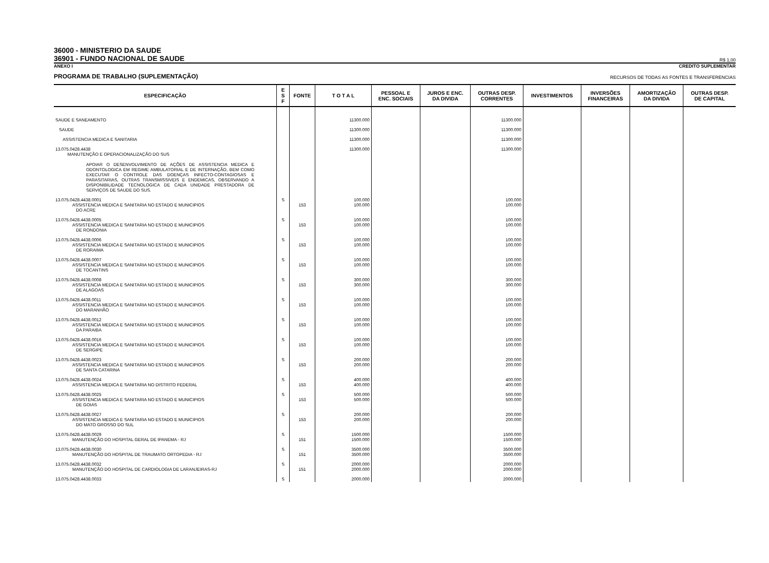36000 - MINISTERIO DA SAUDE
36901 - FUNDO NACIONAL DE SAUDE
R$ 1,00
ANEXO I CREDITO SUPLEMENTAR
PROGRAMA DE TRABALHO (SUPLEMENTAÇÃO) RECURSOS DE TODAS AS FONTES E TRANSFERENCIAS
| ESPECIFICAÇÃO | E S F | FONTE | T O T A L | PESSOAL E ENC. SOCIAIS | JUROS E ENC. DA DIVIDA | OUTRAS DESP. CORRENTES | INVESTIMENTOS | INVERSÕES FINANCEIRAS | AMORTIZAÇÃO DA DIVIDA | OUTRAS DESP. DE CAPITAL |
| --- | --- | --- | --- | --- | --- | --- | --- | --- | --- | --- |
| SAUDE E SANEAMENTO | | | 11300.000 | | | 11300.000 | | | | |
| SAUDE | | | 11300.000 | | | 11300.000 | | | | |
| ASSISTENCIA MEDICA E SANITARIA | | | 11300.000 | | | 11300.000 | | | | |
| 13.075.0428.4438 MANUTENÇÃO E OPERACIONALIZAÇÃO DO SUS APOIAR O DESENVOLVIMENTO DE AÇÕES DE ASSISTENCIA MEDICA E ODONTOLOGICA EM REGIME AMBULATORIAL E DE INTERNAÇÃO, BEM COMO EXECUTAR O CONTROLE DAS DOENÇAS INFECTO-CONTAGIOSAS E PARASITARIAS, OUTRAS TRANSMISSIVEIS E ENDEMICAS, OBSERVANDO A DISPONIBILIDADE TECNOLOGICA DE CADA UNIDADE PRESTADORA DE SERVIÇOS DE SAUDE DO SUS. | | | 11300.000 | | | 11300.000 | | | | |
| 13.075.0428.4438.0001 ASSISTENCIA MEDICA E SANITARIA NO ESTADO E MUNICIPIOS DO ACRE | S | 153 | 100.000 100.000 | | | 100.000 100.000 | | | | |
| 13.075.0428.4438.0005 ASSISTENCIA MEDICA E SANITARIA NO ESTADO E MUNICIPIOS DE RONDONIA | S | 153 | 100.000 100.000 | | | 100.000 100.000 | | | | |
| 13.075.0428.4438.0006 ASSISTENCIA MEDICA E SANITARIA NO ESTADO E MUNICIPIOS DE RORAIMA | S | 153 | 100.000 100.000 | | | 100.000 100.000 | | | | |
| 13.075.0428.4438.0007 ASSISTENCIA MEDICA E SANITARIA NO ESTADO E MUNICIPIOS DE TOCANTINS | S | 153 | 100.000 100.000 | | | 100.000 100.000 | | | | |
| 13.075.0428.4438.0008 ASSISTENCIA MEDICA E SANITARIA NO ESTADO E MUNICIPIOS DE ALAGOAS | S | 153 | 300.000 300.000 | | | 300.000 300.000 | | | | |
| 13.075.0428.4438.0011 ASSISTENCIA MEDICA E SANITARIA NO ESTADO E MUNICIPIOS DO MARANHÃO | S | 153 | 100.000 100.000 | | | 100.000 100.000 | | | | |
| 13.075.0428.4438.0012 ASSISTENCIA MEDICA E SANITARIA NO ESTADO E MUNICIPIOS DA PARAIBA | S | 153 | 100.000 100.000 | | | 100.000 100.000 | | | | |
| 13.075.0428.4438.0016 ASSISTENCIA MEDICA E SANITARIA NO ESTADO E MUNICIPIOS DE SERGIPE | S | 153 | 100.000 100.000 | | | 100.000 100.000 | | | | |
| 13.075.0428.4438.0023 ASSISTENCIA MEDICA E SANITARIA NO ESTADO E MUNICIPIOS DE SANTA CATARINA | S | 153 | 200.000 200.000 | | | 200.000 200.000 | | | | |
| 13.075.0428.4438.0024 ASSISTENCIA MEDICA E SANITARIA NO DISTRITO FEDERAL | S | 153 | 400.000 400.000 | | | 400.000 400.000 | | | | |
| 13.075.0428.4438.0025 ASSISTENCIA MEDICA E SANITARIA NO ESTADO E MUNICIPIOS DE GOIAS | S | 153 | 500.000 500.000 | | | 500.000 500.000 | | | | |
| 13.075.0428.4438.0027 ASSISTENCIA MEDICA E SANITARIA NO ESTADO E MUNICIPIOS DO MATO GROSSO DO SUL | S | 153 | 200.000 200.000 | | | 200.000 200.000 | | | | |
| 13.075.0428.4438.0029 MANUTENÇÃO DO HOSPITAL GERAL DE IPANEMA - RJ | S | 151 | 1500.000 1500.000 | | | 1500.000 1500.000 | | | | |
| 13.075.0428.4438.0030 MANUTENÇÃO DO HOSPITAL DE TRAUMATO ORTOPEDIA - RJ | S | 151 | 3500.000 3500.000 | | | 3500.000 3500.000 | | | | |
| 13.075.0428.4438.0032 MANUTENÇÃO DO HOSPITAL DE CARDIOLOGIA DE LARANJEIRAS-RJ | S | 151 | 2000.000 2000.000 | | | 2000.000 2000.000 | | | | |
| 13.075.0428.4438.0033 | S | | 2000.000 | | | 2000.000 | | | | |